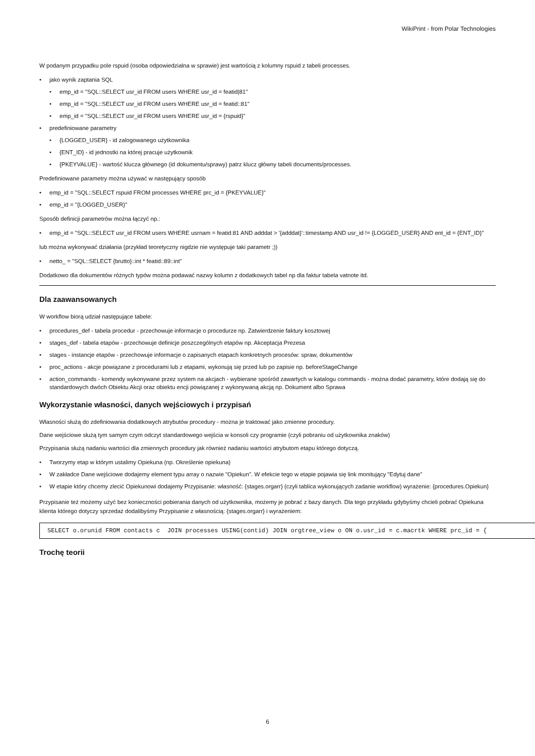WikiPrint - from Polar Technologies
W podanym przypadku pole rspuid (osoba odpowiedzialna w sprawie) jest wartością z kolumny rspuid z tabeli processes.
jako wynik zaptania SQL
emp_id = "SQL::SELECT usr_id FROM users WHERE usr_id = featid|81"
emp_id = "SQL::SELECT usr_id FROM users WHERE usr_id = featid::81"
emp_id = "SQL::SELECT usr_id FROM users WHERE usr_id = {rspuid}"
predefiniowane parametry
{LOGGED_USER} - id zalogowanego użytkownika
{ENT_ID} - id jednostki na której pracuje użytkownik
{PKEYVALUE} - wartość klucza głównego (id dokumentu/sprawy) patrz klucz główny tabeli documents/processes.
Predefiniowane parametry można używać w następujący sposób
emp_id = "SQL::SELECT rspuid FROM processes WHERE prc_id = {PKEYVALUE}"
emp_id = "{LOGGED_USER}"
Sposób definicji parametrów można łączyć np.:
emp_id = "SQL::SELECT usr_id FROM users WHERE usrnam = featid:81 AND adddat > '{adddat}'::timestamp AND usr_id != {LOGGED_USER} AND ent_id = {ENT_ID}"
lub można wykonywać działania (przykład teoretyczny nigdzie nie występuje taki parametr ;))
netto_ = "SQL::SELECT {brutto}::int * featid::89::int"
Dodatkowo dla dokumentów różnych typów można podawać nazwy kolumn z dodatkowych tabel np dla faktur tabela vatnote itd.
Dla zaawansowanych
W workflow biorą udział następujące tabele:
procedures_def - tabela procedur - przechowuje informacje o procedurze np. Zatwierdzenie faktury kosztowej
stages_def - tabela etapów - przechowuje definicje poszczególnych etapów np. Akceptacja Prezesa
stages - instancje etapów - przechowuje informacje o zapisanych etapach konkretnych procesów: spraw, dokumentów
proc_actions - akcje powiązane z procedurami lub z etapami, wykonują się przed lub po zapisie np. beforeStageChange
action_commands - komendy wykonywane przez system na akcjach - wybierane spośród zawartych w katalogu commands - można dodać parametry, które dodają się do standardowych dwóch Obiektu Akcji oraz obiektu encji powiązanej z wykonywaną akcją np. Dokument albo Sprawa
Wykorzystanie własności, danych wejściowych i przypisań
Własności służą do zdefiniowania dodatkowych atrybutów procedury - można je traktować jako zmienne procedury.
Dane wejściowe służą tym samym czym odczyt standardowego wejścia w konsoli czy programie (czyli pobraniu od użytkownika znaków)
Przypisania służą nadaniu wartości dla zmiennych procedury jak również nadaniu wartości atrybutom etapu którego dotyczą.
Tworzymy etap w którym ustalimy Opiekuna (np. Określenie opiekuna)
W zakładce Dane wejściowe dodajemy element typu array o nazwie "Opiekun". W efekcie tego w etapie pojawia się link monitujący "Edytuj dane"
W etapie który chcemy zlecić Opiekunowi dodajemy Przypisanie: własność: {stages.orgarr} (czyli tablica wykonujących zadanie workflow) wyrażenie: {procedures.Opiekun}
Przypisanie też możemy użyć bez konieczności pobierania danych od użytkownika, możemy je pobrać z bazy danych. Dla tego przykładu gdybyśmy chcieli pobrać Opiekuna klienta którego dotyczy sprzedaż dodalibyśmy Przypisanie z własnością: {stages.orgarr} i wyrażeniem:
SELECT o.orunid FROM contacts c  JOIN processes USING(contid) JOIN orgtree_view o ON o.usr_id = c.macrtk WHERE prc_id = {
Trochę teorii
6